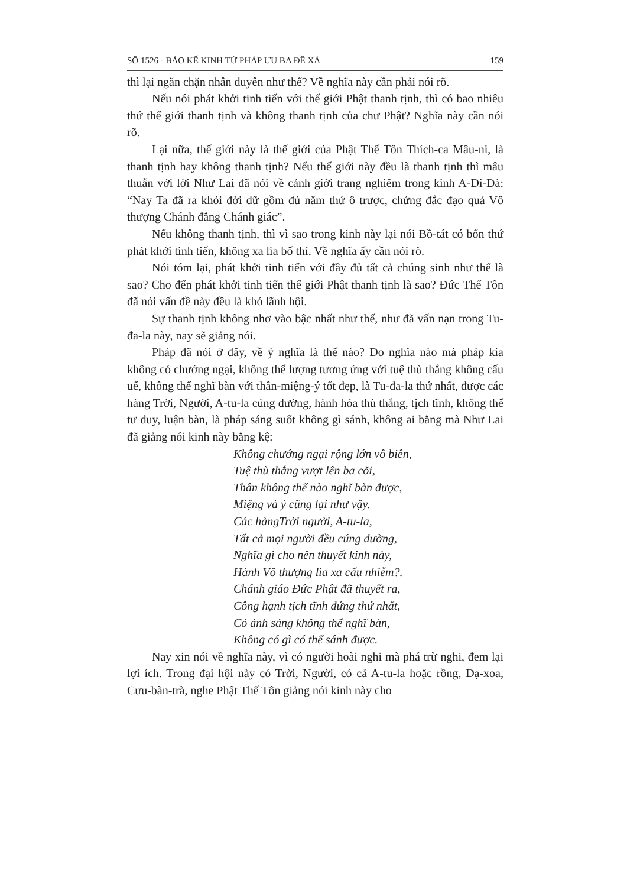SỐ 1526 - BẢO KẾ KINH TỨ PHÁP ƯU BA ĐỀ XÁ 159
thì lại ngăn chặn nhân duyên như thế? Về nghĩa này cần phải nói rõ.
Nếu nói phát khởi tinh tiến với thế giới Phật thanh tịnh, thì có bao nhiêu thứ thế giới thanh tịnh và không thanh tịnh của chư Phật? Nghĩa này cần nói rõ.
Lại nữa, thế giới này là thế giới của Phật Thế Tôn Thích-ca Mâu-ni, là thanh tịnh hay không thanh tịnh? Nếu thế giới này đều là thanh tịnh thì mâu thuẫn với lời Như Lai đã nói về cảnh giới trang nghiêm trong kinh A-Di-Đà: “Nay Ta đã ra khỏi đời dữ gồm đủ năm thứ ô trược, chứng đắc đạo quả Vô thượng Chánh đẳng Chánh giác”.
Nếu không thanh tịnh, thì vì sao trong kinh này lại nói Bồ-tát có bốn thứ phát khởi tinh tiến, không xa lìa bố thí. Về nghĩa ấy cần nói rõ.
Nói tóm lại, phát khởi tinh tiến với đầy đủ tất cả chúng sinh như thế là sao? Cho đến phát khởi tinh tiến thế giới Phật thanh tịnh là sao? Đức Thế Tôn đã nói vấn đề này đều là khó lãnh hội.
Sự thanh tịnh không nhơ vào bậc nhất như thế, như đã vấn nạn trong Tu-đa-la này, nay sẽ giảng nói.
Pháp đã nói ở đây, về ý nghĩa là thế nào? Do nghĩa nào mà pháp kia không có chướng ngại, không thể lượng tương ứng với tuệ thù thắng không cấu uế, không thể nghĩ bàn với thân-miệng-ý tốt đẹp, là Tu-đa-la thứ nhất, được các hàng Trời, Người, A-tu-la cúng dường, hành hóa thù thắng, tịch tĩnh, không thể tư duy, luận bàn, là pháp sáng suốt không gì sánh, không ai bằng mà Như Lai đã giảng nói kinh này bằng kệ:
Không chướng ngại rộng lớn vô biên,
Tuệ thù thắng vượt lên ba cõi,
Thân không thể nào nghĩ bàn được,
Miệng và ý cũng lại như vậy.
Các hàngTrời người, A-tu-la,
Tất cả mọi người đều cúng dường,
Nghĩa gì cho nên thuyết kinh này,
Hành Vô thượng lìa xa cấu nhiễm?.
Chánh giáo Đức Phật đã thuyết ra,
Công hạnh tịch tĩnh đứng thứ nhất,
Có ánh sáng không thể nghĩ bàn,
Không có gì có thể sánh được.
Nay xin nói về nghĩa này, vì có người hoài nghi mà phá trừ nghi, đem lại lợi ích. Trong đại hội này có Trời, Người, có cả A-tu-la hoặc rồng, Dạ-xoa, Cưu-bàn-trà, nghe Phật Thế Tôn giảng nói kinh này cho